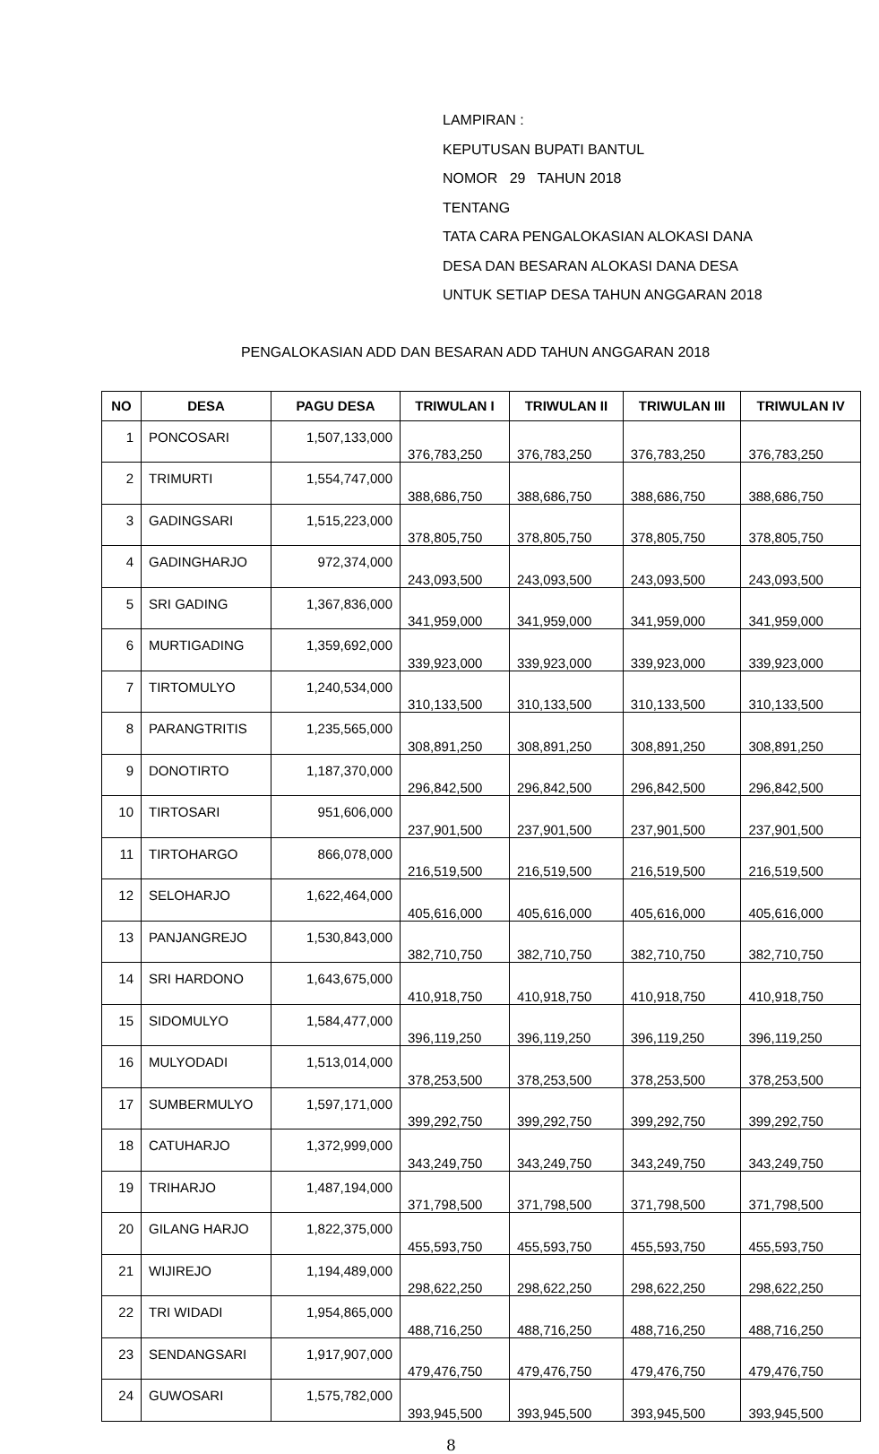LAMPIRAN :
KEPUTUSAN BUPATI BANTUL
NOMOR 29 TAHUN 2018
TENTANG
TATA CARA PENGALOKASIAN ALOKASI DANA
DESA DAN BESARAN ALOKASI DANA DESA
UNTUK SETIAP DESA TAHUN ANGGARAN 2018
PENGALOKASIAN ADD DAN BESARAN ADD TAHUN ANGGARAN 2018
| NO | DESA | PAGU DESA | TRIWULAN I | TRIWULAN II | TRIWULAN III | TRIWULAN IV |
| --- | --- | --- | --- | --- | --- | --- |
| 1 | PONCOSARI | 1,507,133,000 | 376,783,250 | 376,783,250 | 376,783,250 | 376,783,250 |
| 2 | TRIMURTI | 1,554,747,000 | 388,686,750 | 388,686,750 | 388,686,750 | 388,686,750 |
| 3 | GADINGSARI | 1,515,223,000 | 378,805,750 | 378,805,750 | 378,805,750 | 378,805,750 |
| 4 | GADINGHARJO | 972,374,000 | 243,093,500 | 243,093,500 | 243,093,500 | 243,093,500 |
| 5 | SRI GADING | 1,367,836,000 | 341,959,000 | 341,959,000 | 341,959,000 | 341,959,000 |
| 6 | MURTIGADING | 1,359,692,000 | 339,923,000 | 339,923,000 | 339,923,000 | 339,923,000 |
| 7 | TIRTOMULYO | 1,240,534,000 | 310,133,500 | 310,133,500 | 310,133,500 | 310,133,500 |
| 8 | PARANGTRITIS | 1,235,565,000 | 308,891,250 | 308,891,250 | 308,891,250 | 308,891,250 |
| 9 | DONOTIRTO | 1,187,370,000 | 296,842,500 | 296,842,500 | 296,842,500 | 296,842,500 |
| 10 | TIRTOSARI | 951,606,000 | 237,901,500 | 237,901,500 | 237,901,500 | 237,901,500 |
| 11 | TIRTOHARGO | 866,078,000 | 216,519,500 | 216,519,500 | 216,519,500 | 216,519,500 |
| 12 | SELOHARJO | 1,622,464,000 | 405,616,000 | 405,616,000 | 405,616,000 | 405,616,000 |
| 13 | PANJANGREJO | 1,530,843,000 | 382,710,750 | 382,710,750 | 382,710,750 | 382,710,750 |
| 14 | SRI HARDONO | 1,643,675,000 | 410,918,750 | 410,918,750 | 410,918,750 | 410,918,750 |
| 15 | SIDOMULYO | 1,584,477,000 | 396,119,250 | 396,119,250 | 396,119,250 | 396,119,250 |
| 16 | MULYODADI | 1,513,014,000 | 378,253,500 | 378,253,500 | 378,253,500 | 378,253,500 |
| 17 | SUMBERMULYO | 1,597,171,000 | 399,292,750 | 399,292,750 | 399,292,750 | 399,292,750 |
| 18 | CATUHARJO | 1,372,999,000 | 343,249,750 | 343,249,750 | 343,249,750 | 343,249,750 |
| 19 | TRIHARJO | 1,487,194,000 | 371,798,500 | 371,798,500 | 371,798,500 | 371,798,500 |
| 20 | GILANG HARJO | 1,822,375,000 | 455,593,750 | 455,593,750 | 455,593,750 | 455,593,750 |
| 21 | WIJIREJO | 1,194,489,000 | 298,622,250 | 298,622,250 | 298,622,250 | 298,622,250 |
| 22 | TRI WIDADI | 1,954,865,000 | 488,716,250 | 488,716,250 | 488,716,250 | 488,716,250 |
| 23 | SENDANGSARI | 1,917,907,000 | 479,476,750 | 479,476,750 | 479,476,750 | 479,476,750 |
| 24 | GUWOSARI | 1,575,782,000 | 393,945,500 | 393,945,500 | 393,945,500 | 393,945,500 |
8